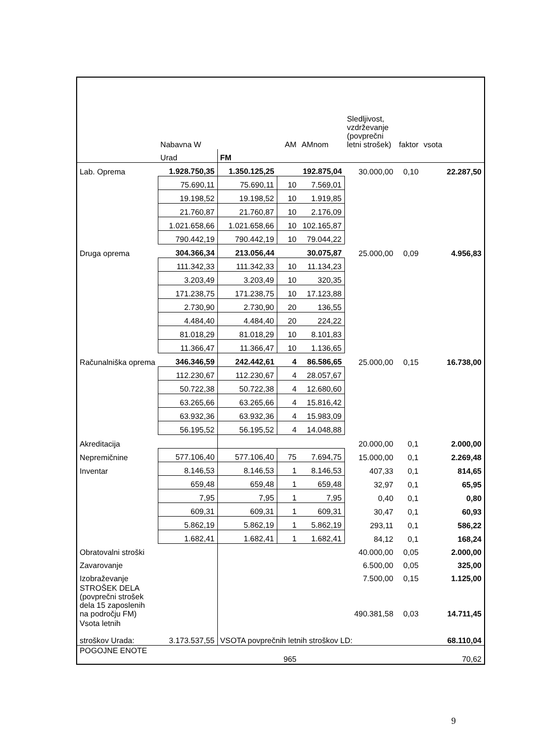| | Nabavna W | | AM | AMnom | Sledljivost, vzdrževanje (povprečni letni strošek) | faktor | vsota |
| | Urad | FM | | | | | |
| Lab. Oprema | 1.928.750,35 | 1.350.125,25 | | 192.875,04 | 30.000,00 | 0,10 | 22.287,50 |
| | 75.690,11 | 75.690,11 | 10 | 7.569,01 | | | |
| | 19.198,52 | 19.198,52 | 10 | 1.919,85 | | | |
| | 21.760,87 | 21.760,87 | 10 | 2.176,09 | | | |
| | 1.021.658,66 | 1.021.658,66 | 10 | 102.165,87 | | | |
| | 790.442,19 | 790.442,19 | 10 | 79.044,22 | | | |
| Druga oprema | 304.366,34 | 213.056,44 | | 30.075,87 | 25.000,00 | 0,09 | 4.956,83 |
| | 111.342,33 | 111.342,33 | 10 | 11.134,23 | | | |
| | 3.203,49 | 3.203,49 | 10 | 320,35 | | | |
| | 171.238,75 | 171.238,75 | 10 | 17.123,88 | | | |
| | 2.730,90 | 2.730,90 | 20 | 136,55 | | | |
| | 4.484,40 | 4.484,40 | 20 | 224,22 | | | |
| | 81.018,29 | 81.018,29 | 10 | 8.101,83 | | | |
| | 11.366,47 | 11.366,47 | 10 | 1.136,65 | | | |
| Računalniška oprema | 346.346,59 | 242.442,61 | 4 | 86.586,65 | 25.000,00 | 0,15 | 16.738,00 |
| | 112.230,67 | 112.230,67 | 4 | 28.057,67 | | | |
| | 50.722,38 | 50.722,38 | 4 | 12.680,60 | | | |
| | 63.265,66 | 63.265,66 | 4 | 15.816,42 | | | |
| | 63.932,36 | 63.932,36 | 4 | 15.983,09 | | | |
| | 56.195,52 | 56.195,52 | 4 | 14.048,88 | | | |
| Akreditacija | | | | | 20.000,00 | 0,1 | 2.000,00 |
| Nepremičnine | 577.106,40 | 577.106,40 | 75 | 7.694,75 | 15.000,00 | 0,1 | 2.269,48 |
| Inventar | 8.146,53 | 8.146,53 | 1 | 8.146,53 | 407,33 | 0,1 | 814,65 |
| | 659,48 | 659,48 | 1 | 659,48 | 32,97 | 0,1 | 65,95 |
| | 7,95 | 7,95 | 1 | 7,95 | 0,40 | 0,1 | 0,80 |
| | 609,31 | 609,31 | 1 | 609,31 | 30,47 | 0,1 | 60,93 |
| | 5.862,19 | 5.862,19 | 1 | 5.862,19 | 293,11 | 0,1 | 586,22 |
| | 1.682,41 | 1.682,41 | 1 | 1.682,41 | 84,12 | 0,1 | 168,24 |
| Obratovalni stroški | | | | | 40.000,00 | 0,05 | 2.000,00 |
| Zavarovanje | | | | | 6.500,00 | 0,05 | 325,00 |
| Izobraževanje | | | | | 7.500,00 | 0,15 | 1.125,00 |
| STROŠEK DELA (povprečni strošek dela 15 zaposlenih na področju FM) | | | | | 490.381,58 | 0,03 | 14.711,45 |
| Vsota letnih stroškov Urada: | 3.173.537,55 | VSOTA povprečnih letnih stroškov LD: | | | | | 68.110,04 |
| POGOJNE ENOTE | | | 965 | | | | 70,62 |
9